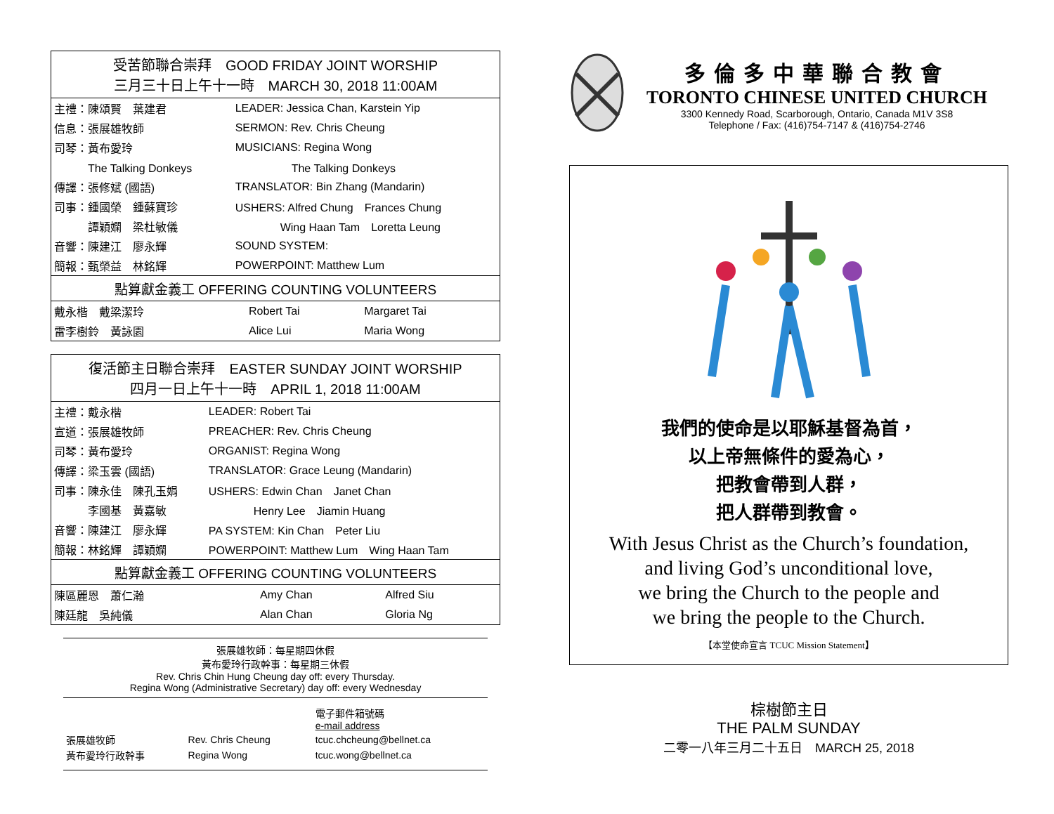受苦節聯合崇拜　GOOD FRIDAY JOINT WORSHIP
三月三十日上午十一時　MARCH 30, 2018 11:00AM
| 主禮：陳頌賢 葉建君 | LEADER: Jessica Chan, Karstein Yip |
| 信息：張展雄牧師 | SERMON: Rev. Chris Cheung |
| 司琴：黃布愛玲 | MUSICIANS: Regina Wong |
| The Talking Donkeys | The Talking Donkeys |
| 傳譯：張修斌 (國語) | TRANSLATOR: Bin Zhang (Mandarin) |
| 司事：鍾國榮 鍾蘇寶珍 | USHERS: Alfred Chung Frances Chung |
| 譚穎嫻 梁杜敏儀 | Wing Haan Tam Loretta Leung |
| 音響：陳建江 廖永輝 | SOUND SYSTEM: |
| 簡報：甄榮益 林銘輝 | POWERPOINT: Matthew Lum |
點算獻金義工 OFFERING COUNTING VOLUNTEERS
| 戴永楷 戴梁潔玲 | Robert Tai | Margaret Tai |
| 雷李樹鈴 黃詠園 | Alice Lui | Maria Wong |
復活節主日聯合崇拜　EASTER SUNDAY JOINT WORSHIP
四月一日上午十一時　APRIL 1, 2018 11:00AM
| 主禮：戴永楷 | LEADER: Robert Tai |
| 宣道：張展雄牧師 | PREACHER: Rev. Chris Cheung |
| 司琴：黃布愛玲 | ORGANIST: Regina Wong |
| 傳譯：梁玉雲 (國語) | TRANSLATOR: Grace Leung (Mandarin) |
| 司事：陳永佳 陳孔玉娟 | USHERS: Edwin Chan Janet Chan |
| 李國基 黃嘉敏 | Henry Lee Jiamin Huang |
| 音響：陳建江 廖永輝 | PA SYSTEM: Kin Chan Peter Liu |
| 簡報：林銘輝 譚穎嫻 | POWERPOINT: Matthew Lum Wing Haan Tam |
點算獻金義工 OFFERING COUNTING VOLUNTEERS
| 陳區麗恩 蕭仁瀚 | Amy Chan | Alfred Siu |
| 陳廷龍 吳純儀 | Alan Chan | Gloria Ng |
張展雄牧師：每星期四休假
黃布愛玲行政幹事：每星期三休假
Rev. Chris Chin Hung Cheung day off: every Thursday.
Regina Wong (Administrative Secretary) day off: every Wednesday
| | | 電子郵件箱號碼 e-mail address |
| 張展雄牧師 | Rev. Chris Cheung | tcuc.chcheung@bellnet.ca |
| 黃布愛玲行政幹事 | Regina Wong | tcuc.wong@bellnet.ca |
多倫多中華聯合教會
TORONTO CHINESE UNITED CHURCH
3300 Kennedy Road, Scarborough, Ontario, Canada M1V 3S8
Telephone / Fax: (416)754-7147 & (416)754-2746
我們的使命是以耶穌基督為首，
以上帝無條件的愛為心，
把教會帶到人群，
把人群帶到教會。
With Jesus Christ as the Church’s foundation,
and living God’s unconditional love,
we bring the Church to the people and
we bring the people to the Church.
【本堂使命宣言 TCUC Mission Statement】
棕樹節主日
THE PALM SUNDAY
二零一八年三月二十五日　MARCH 25, 2018